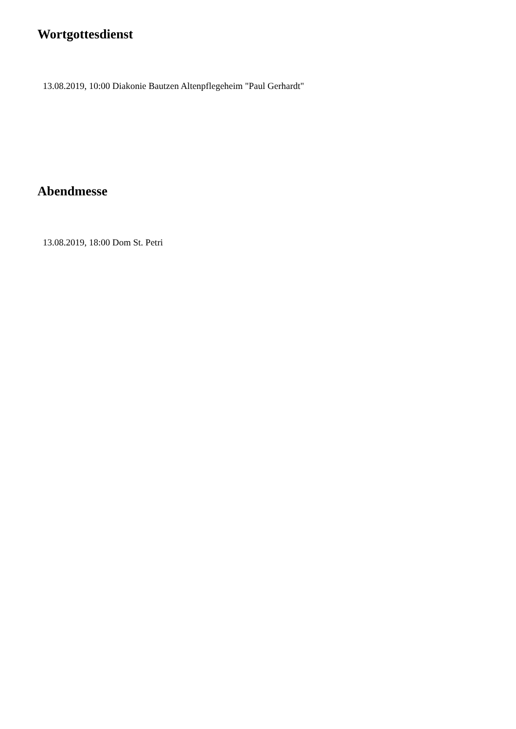Wortgottesdienst
13.08.2019, 10:00 Diakonie Bautzen Altenpflegeheim "Paul Gerhardt"
Abendmesse
13.08.2019, 18:00 Dom St. Petri